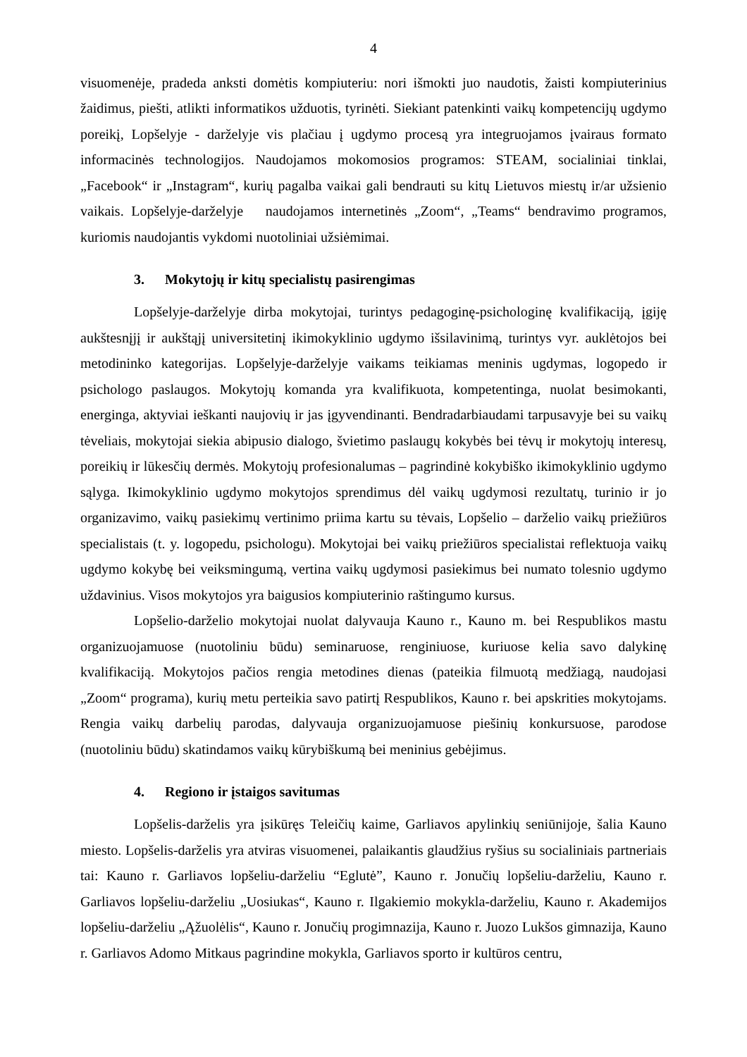4
visuomenėje, pradeda anksti domėtis kompiuteriu: nori išmokti juo naudotis, žaisti kompiuterinius žaidimus, piešti, atlikti informatikos užduotis, tyrinėti. Siekiant patenkinti vaikų kompetencijų ugdymo poreikį, Lopšelyje - darželyje vis plačiau į ugdymo procesą yra integruojamos įvairaus formato informacinės technologijos. Naudojamos mokomosios programos: STEAM, socialiniai tinklai, „Facebook“ ir „Instagram“, kurių pagalba vaikai gali bendrauti su kitų Lietuvos miestų ir/ar užsienio vaikais. Lopšelyje-darželyje naudojamos internetinės „Zoom“, „Teams“ bendravimo programos, kuriomis naudojantis vykdomi nuotoliniai užsiėmimai.
3. Mokytojų ir kitų specialistų pasirengimas
Lopšelyje-darželyje dirba mokytojai, turintys pedagoginę-psichologinę kvalifikaciją, įgiję aukštesnįjį ir aukštąjį universitetinį ikimokyklinio ugdymo išsilavinimą, turintys vyr. auklėtojos bei metodininko kategorijas. Lopšelyje-darželyje vaikams teikiamas meninis ugdymas, logopedo ir psichologo paslaugos. Mokytojų komanda yra kvalifikuota, kompetentinga, nuolat besimokanti, energinga, aktyviai ieškanti naujovių ir jas įgyvendinanti. Bendradarbiaudami tarpusavyje bei su vaikų tėveliais, mokytojai siekia abipusio dialogo, švietimo paslaugų kokybės bei tėvų ir mokytojų interesų, poreikių ir lūkesčių dermės. Mokytojų profesionalumas – pagrindinė kokybiško ikimokyklinio ugdymo sąlyga. Ikimokyklinio ugdymo mokytojos sprendimus dėl vaikų ugdymosi rezultatų, turinio ir jo organizavimo, vaikų pasiekimų vertinimo priima kartu su tėvais, Lopšelio – darželio vaikų priežiūros specialistais (t. y. logopedu, psichologu). Mokytojai bei vaikų priežiūros specialistai reflektuoja vaikų ugdymo kokybę bei veiksmingumą, vertina vaikų ugdymosi pasiekimus bei numato tolesnio ugdymo uždavinius. Visos mokytojos yra baigusios kompiuterinio raštingumo kursus.
Lopšelio-darželio mokytojai nuolat dalyvauja Kauno r., Kauno m. bei Respublikos mastu organizuojamuose (nuotoliniu būdu) seminaruose, renginiuose, kuriuose kelia savo dalykinę kvalifikaciją. Mokytojos pačios rengia metodines dienas (pateikia filmuotą medžiagą, naudojasi „Zoom“ programa), kurių metu perteikia savo patirtį Respublikos, Kauno r. bei apskrities mokytojams. Rengia vaikų darbelių parodas, dalyvauja organizuojamuose piešinių konkursuose, parodose (nuotoliniu būdu) skatindamos vaikų kūrybiškumą bei meninius gebėjimus.
4. Regiono ir įstaigos savitumas
Lopšelis-darželis yra įsikūręs Teleičių kaime, Garliavos apylinkių seniūnijoje, šalia Kauno miesto. Lopšelis-darželis yra atviras visuomenei, palaikantis glaudžius ryšius su socialiniais partneriais tai: Kauno r. Garliavos lopšeliu-darželiu “Eglutė”, Kauno r. Jonučių lopšeliu-darželiu, Kauno r. Garliavos lopšeliu-darželiu „Uosiukas“, Kauno r. Ilgakiemio mokykla-darželiu, Kauno r. Akademijos lopšeliu-darželiu „Ąžuolėlis“, Kauno r. Jonučių progimnazija, Kauno r. Juozo Lukšos gimnazija, Kauno r. Garliavos Adomo Mitkaus pagrindine mokykla, Garliavos sporto ir kultūros centru,